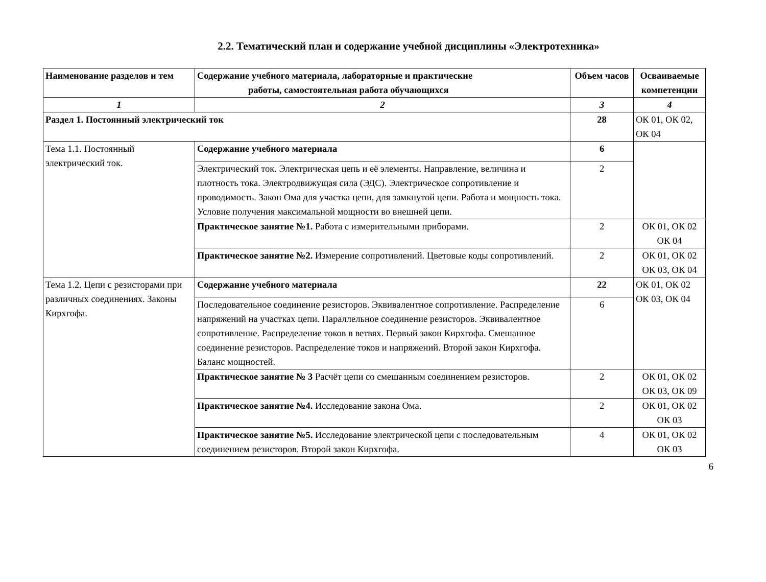2.2. Тематический план и содержание учебной дисциплины «Электротехника»
| Наименование разделов и тем | Содержание учебного материала, лабораторные и практические работы, самостоятельная работа обучающихся | Объем часов | Осваиваемые компетенции |
| --- | --- | --- | --- |
| 1 | 2 | 3 | 4 |
| Раздел 1. Постоянный электрический ток | | 28 | ОК 01, ОК 02, ОК 04 |
| Тема 1.1. Постоянный электрический ток. | Содержание учебного материала | 6 | |
| | Электрический ток. Электрическая цепь и её элементы. Направление, величина и плотность тока. Электродвижущая сила (ЭДС). Электрическое сопротивление и проводимость. Закон Ома для участка цепи, для замкнутой цепи. Работа и мощность тока. Условие получения максимальной мощности во внешней цепи. | 2 | |
| | Практическое занятие №1. Работа с измерительными приборами. | 2 | ОК 01, ОК 02 ОК 04 |
| | Практическое занятие №2. Измерение сопротивлений. Цветовые коды сопротивлений. | 2 | ОК 01, ОК 02 ОК 03, ОК 04 |
| Тема 1.2. Цепи с резисторами при различных соединениях. Законы Кирхгофа. | Содержание учебного материала | 22 | ОК 01, ОК 02 ОК 03, ОК 04 |
| | Последовательное соединение резисторов. Эквивалентное сопротивление. Распределение напряжений на участках цепи. Параллельное соединение резисторов. Эквивалентное сопротивление. Распределение токов в ветвях. Первый закон Кирхгофа. Смешанное соединение резисторов. Распределение токов и напряжений. Второй закон Кирхгофа. Баланс мощностей. | 6 | |
| | Практическое занятие № 3 Расчёт цепи со смешанным соединением резисторов. | 2 | ОК 01, ОК 02 ОК 03, ОК 09 |
| | Практическое занятие №4. Исследование закона Ома. | 2 | ОК 01, ОК 02 ОК 03 |
| | Практическое занятие №5. Исследование электрической цепи с последовательным соединением резисторов. Второй закон Кирхгофа. | 4 | ОК 01, ОК 02 ОК 03 |
6